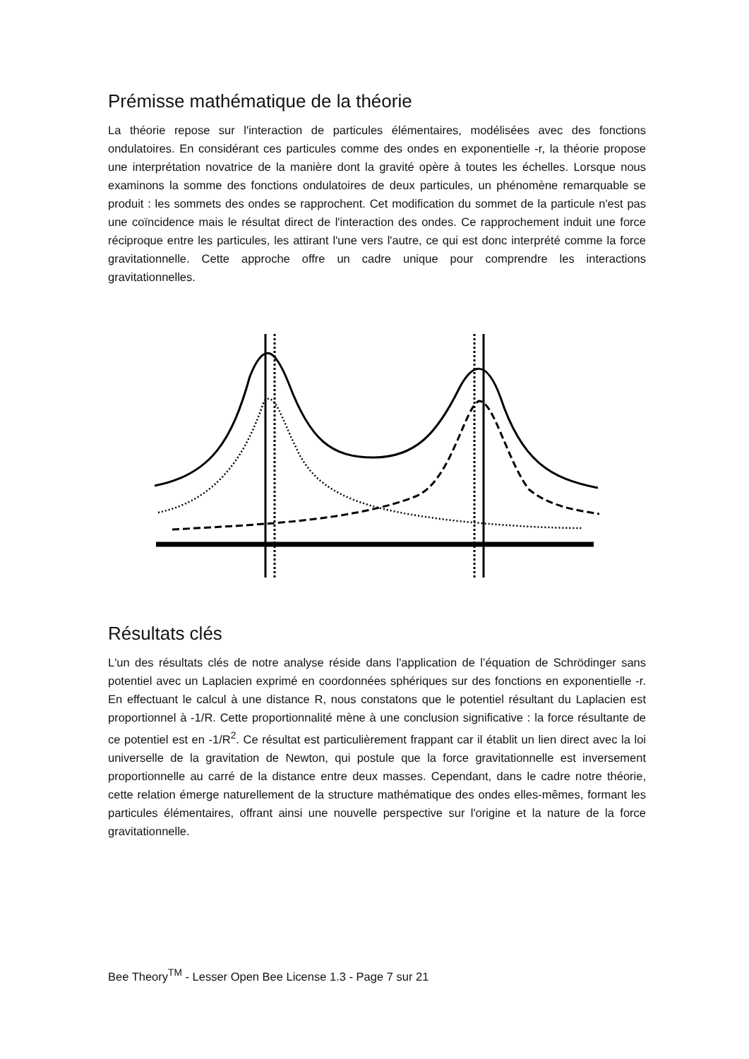Prémisse mathématique de la théorie
La théorie repose sur l'interaction de particules élémentaires, modélisées avec des fonctions ondulatoires. En considérant ces particules comme des ondes en exponentielle -r, la théorie propose une interprétation novatrice de la manière dont la gravité opère à toutes les échelles. Lorsque nous examinons la somme des fonctions ondulatoires de deux particules, un phénomène remarquable se produit : les sommets des ondes se rapprochent. Cet modification du sommet de la particule n'est pas une coïncidence mais le résultat direct de l'interaction des ondes. Ce rapprochement induit une force réciproque entre les particules, les attirant l'une vers l'autre, ce qui est donc interprété comme la force gravitationnelle. Cette approche offre un cadre unique pour comprendre les interactions gravitationnelles.
Résultats clés
L'un des résultats clés de notre analyse réside dans l'application de l’équation de Schrödinger sans potentiel avec un Laplacien exprimé en coordonnées sphériques sur des fonctions en exponentielle -r. En effectuant le calcul à une distance R, nous constatons que le potentiel résultant du Laplacien est proportionnel à -1/R. Cette proportionnalité mène à une conclusion significative : la force résultante de ce potentiel est en -1/R<sup>2</sup>. Ce résultat est particulièrement frappant car il établit un lien direct avec la loi universelle de la gravitation de Newton, qui postule que la force gravitationnelle est inversement proportionnelle au carré de la distance entre deux masses. Cependant, dans le cadre notre théorie, cette relation émerge naturellement de la structure mathématique des ondes elles-mêmes, formant les particules élémentaires, offrant ainsi une nouvelle perspective sur l'origine et la nature de la force gravitationnelle.
Bee Theory<sup>TM</sup> - Lesser Open Bee License 1.3 - Page 7 sur 21